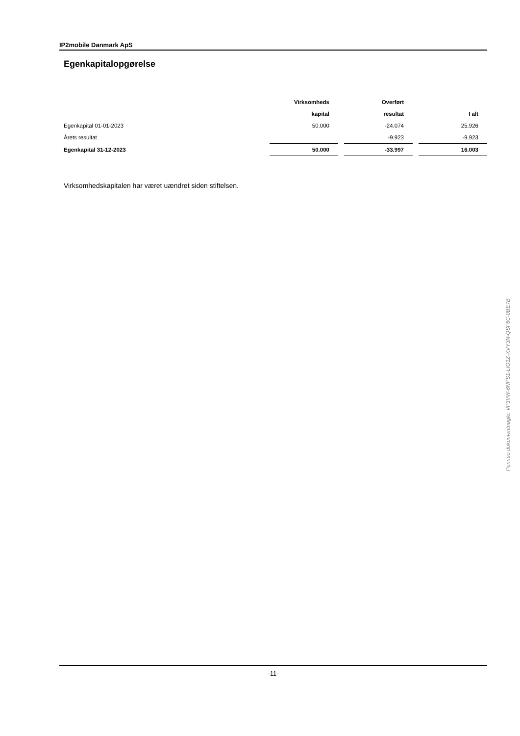IP2mobile Danmark ApS
Egenkapitalopgørelse
| | Virksomheds | | Overført | | |
| | kapital | | resultat | | I alt |
| Egenkapital 01-01-2023 | 50.000 | | -24.074 | | 25.926 |
| Årets resultat | | | -9.923 | | -9.923 |
| Egenkapital 31-12-2023 | 50.000 | | -33.997 | | 16.003 |
Virksomhedskapitalen har været uændret siden stiftelsen.
-11-
Penneo dokumentnøgle: VP3VW-6NPS1-LIO1Z-XVY3N-QSF6C-0BE7B